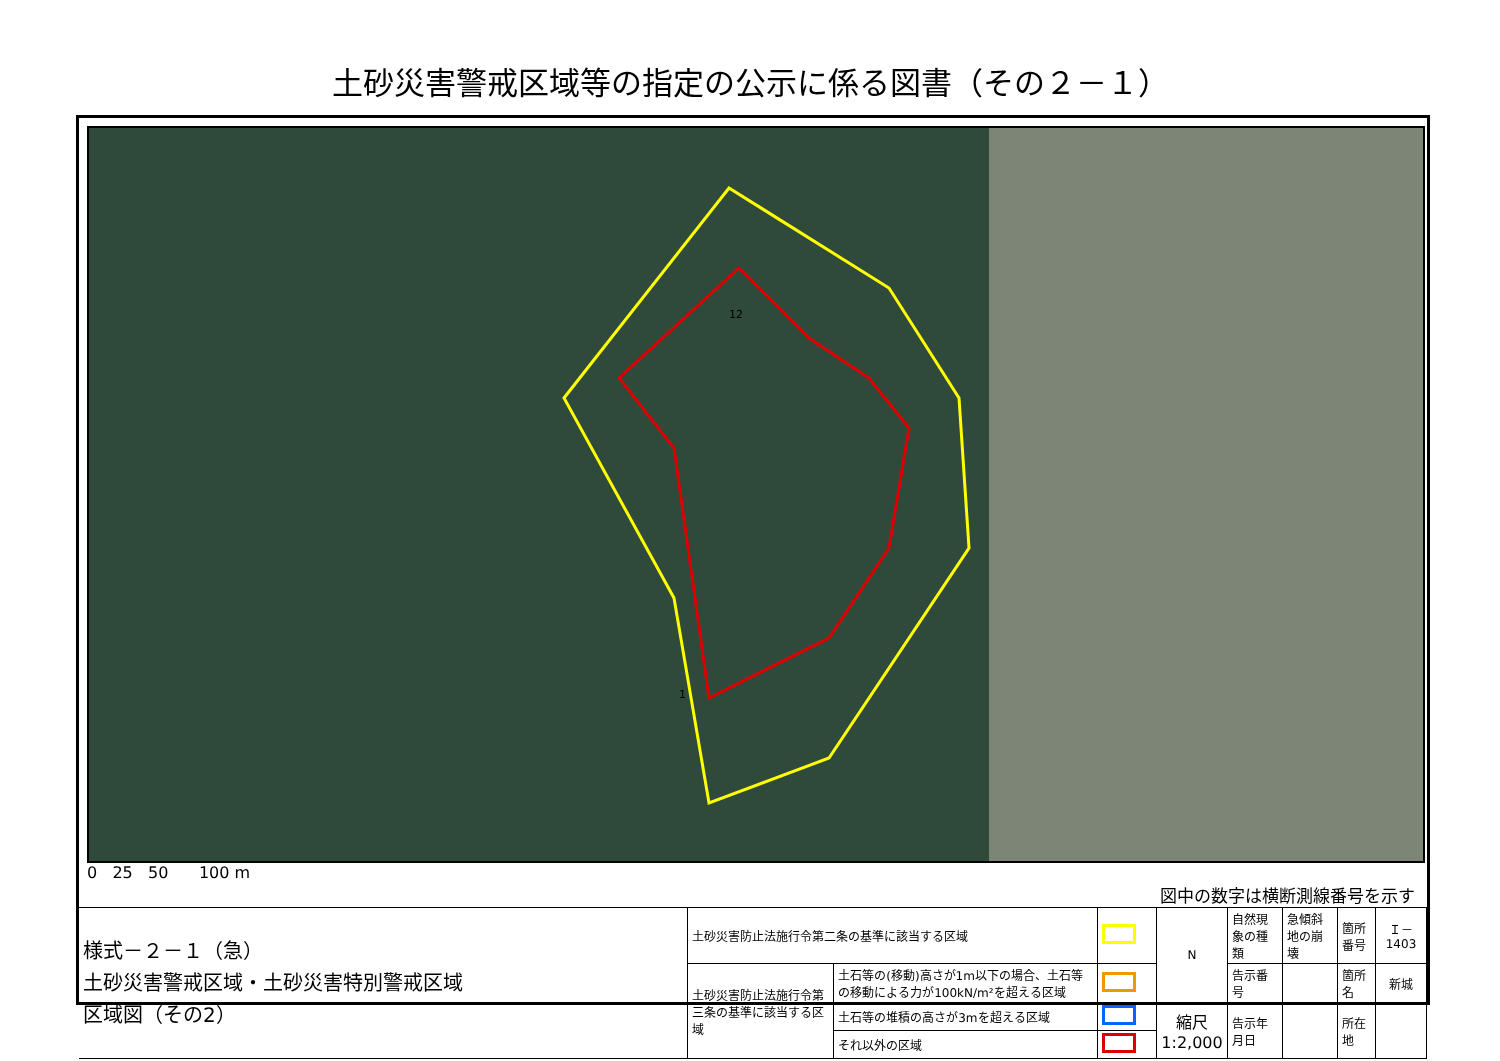土砂災害警戒区域等の指定の公示に係る図書（その２－１）
12
1
0 25 50 100 m 図中の数字は横断測線番号を示す
| 様式－２－１（急） 土砂災害警戒区域・土砂災害特別警戒区域 区域図（その2） | 土砂災害防止法施行令第二条の基準に該当する区域 | | | N | 自然現象の種類 | 急傾斜地の崩壊 | 箇所番号 | Ｉ－1403 |
| | 土砂災害防止法施行令第三条の基準に該当する区域 | 土石等の(移動)高さが1m以下の場合、土石等の移動による力が100kN/m²を超える区域 | | | 告示番号 | | 箇所名 | 新城 |
| | | 土石等の堆積の高さが3mを超える区域 | | 縮尺 1:2,000 | 告示年月日 | | 所在地 | |
| | | それ以外の区域 | | | | | | |